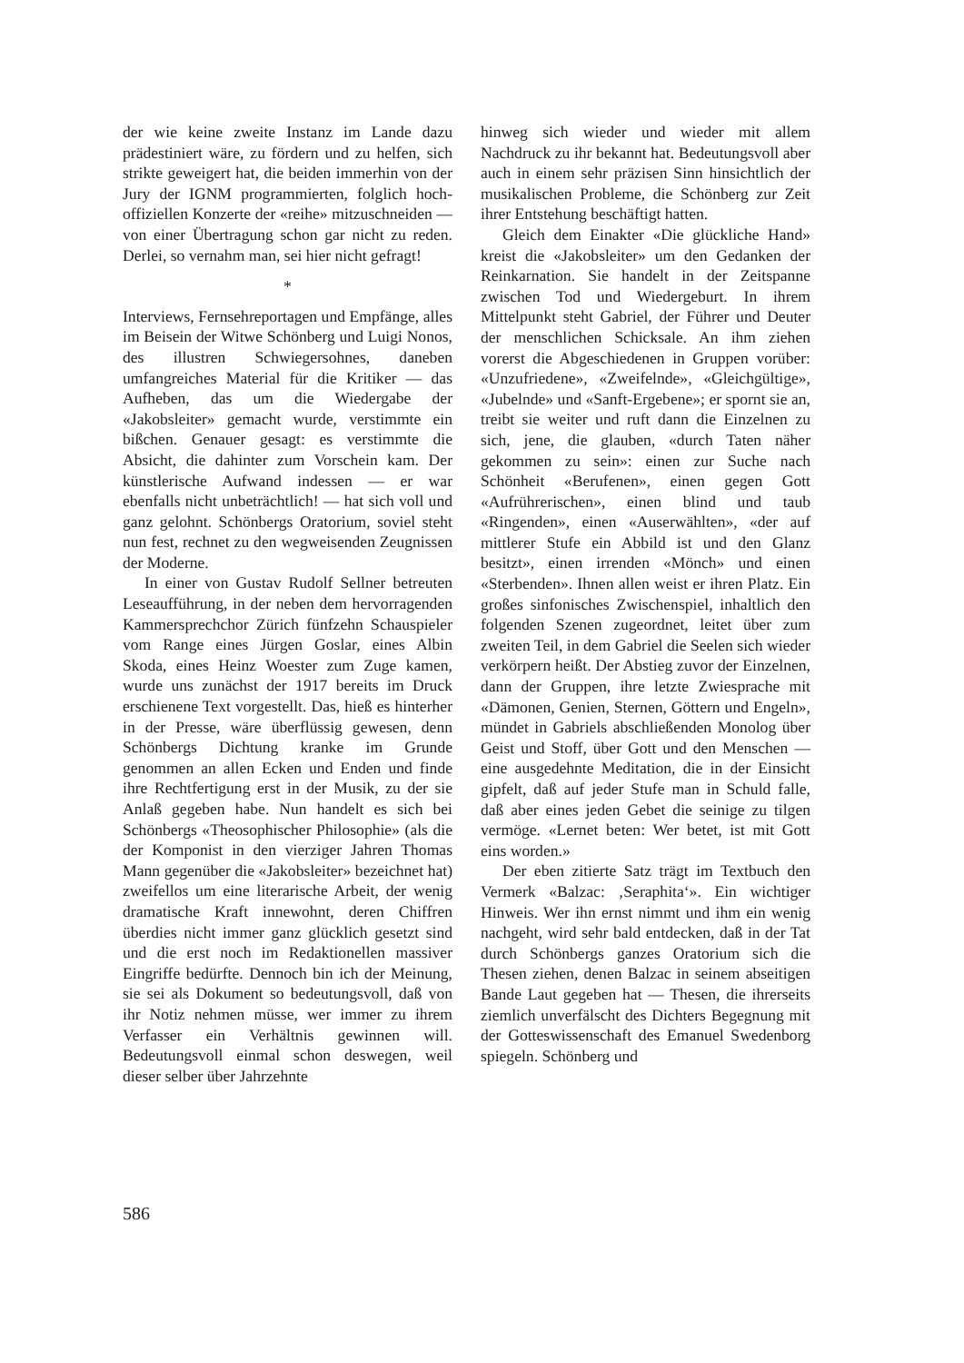der wie keine zweite Instanz im Lande dazu prädestiniert wäre, zu fördern und zu helfen, sich strikte geweigert hat, die beiden immerhin von der Jury der IGNM programmierten, folglich hoch-offiziellen Konzerte der «reihe» mitzuschneiden — von einer Übertragung schon gar nicht zu reden. Derlei, so vernahm man, sei hier nicht gefragt!
*
Interviews, Fernsehreportagen und Empfänge, alles im Beisein der Witwe Schönberg und Luigi Nonos, des illustren Schwiegersohnes, daneben umfangreiches Material für die Kritiker — das Aufheben, das um die Wiedergabe der «Jakobsleiter» gemacht wurde, verstimmte ein bißchen. Genauer gesagt: es verstimmte die Absicht, die dahinter zum Vorschein kam. Der künstlerische Aufwand indessen — er war ebenfalls nicht unbeträchtlich! — hat sich voll und ganz gelohnt. Schönbergs Oratorium, soviel steht nun fest, rechnet zu den wegweisenden Zeugnissen der Moderne.
In einer von Gustav Rudolf Sellner betreuten Leseaufführung, in der neben dem hervorragenden Kammersprechchor Zürich fünfzehn Schauspieler vom Range eines Jürgen Goslar, eines Albin Skoda, eines Heinz Woester zum Zuge kamen, wurde uns zunächst der 1917 bereits im Druck erschienene Text vorgestellt. Das, hieß es hinterher in der Presse, wäre überflüssig gewesen, denn Schönbergs Dichtung kranke im Grunde genommen an allen Ecken und Enden und finde ihre Rechtfertigung erst in der Musik, zu der sie Anlaß gegeben habe. Nun handelt es sich bei Schönbergs «Theosophischer Philosophie» (als die der Komponist in den vierziger Jahren Thomas Mann gegenüber die «Jakobsleiter» bezeichnet hat) zweifellos um eine literarische Arbeit, der wenig dramatische Kraft innewohnt, deren Chiffren überdies nicht immer ganz glücklich gesetzt sind und die erst noch im Redaktionellen massiver Eingriffe bedürfte. Dennoch bin ich der Meinung, sie sei als Dokument so bedeutungsvoll, daß von ihr Notiz nehmen müsse, wer immer zu ihrem Verfasser ein Verhältnis gewinnen will. Bedeutungsvoll einmal schon deswegen, weil dieser selber über Jahrzehnte
hinweg sich wieder und wieder mit allem Nachdruck zu ihr bekannt hat. Bedeutungsvoll aber auch in einem sehr präzisen Sinn hinsichtlich der musikalischen Probleme, die Schönberg zur Zeit ihrer Entstehung beschäftigt hatten.
Gleich dem Einakter «Die glückliche Hand» kreist die «Jakobsleiter» um den Gedanken der Reinkarnation. Sie handelt in der Zeitspanne zwischen Tod und Wiedergeburt. In ihrem Mittelpunkt steht Gabriel, der Führer und Deuter der menschlichen Schicksale. An ihm ziehen vorerst die Abgeschiedenen in Gruppen vorüber: «Unzufriedene», «Zweifelnde», «Gleichgültige», «Jubelnde» und «Sanft-Ergebene»; er spornt sie an, treibt sie weiter und ruft dann die Einzelnen zu sich, jene, die glauben, «durch Taten näher gekommen zu sein»: einen zur Suche nach Schönheit «Berufenen», einen gegen Gott «Aufrührerischen», einen blind und taub «Ringenden», einen «Auserwählten», «der auf mittlerer Stufe ein Abbild ist und den Glanz besitzt», einen irrenden «Mönch» und einen «Sterbenden». Ihnen allen weist er ihren Platz. Ein großes sinfonisches Zwischenspiel, inhaltlich den folgenden Szenen zugeordnet, leitet über zum zweiten Teil, in dem Gabriel die Seelen sich wieder verkörpern heißt. Der Abstieg zuvor der Einzelnen, dann der Gruppen, ihre letzte Zwiesprache mit «Dämonen, Genien, Sternen, Göttern und Engeln», mündet in Gabriels abschließenden Monolog über Geist und Stoff, über Gott und den Menschen — eine ausgedehnte Meditation, die in der Einsicht gipfelt, daß auf jeder Stufe man in Schuld falle, daß aber eines jeden Gebet die seinige zu tilgen vermöge. «Lernet beten: Wer betet, ist mit Gott eins worden.»
Der eben zitierte Satz trägt im Textbuch den Vermerk «Balzac: ‚Seraphita‘». Ein wichtiger Hinweis. Wer ihn ernst nimmt und ihm ein wenig nachgeht, wird sehr bald entdecken, daß in der Tat durch Schönbergs ganzes Oratorium sich die Thesen ziehen, denen Balzac in seinem abseitigen Bande Laut gegeben hat — Thesen, die ihrerseits ziemlich unverfälscht des Dichters Begegnung mit der Gotteswissenschaft des Emanuel Swedenborg spiegeln. Schönberg und
586